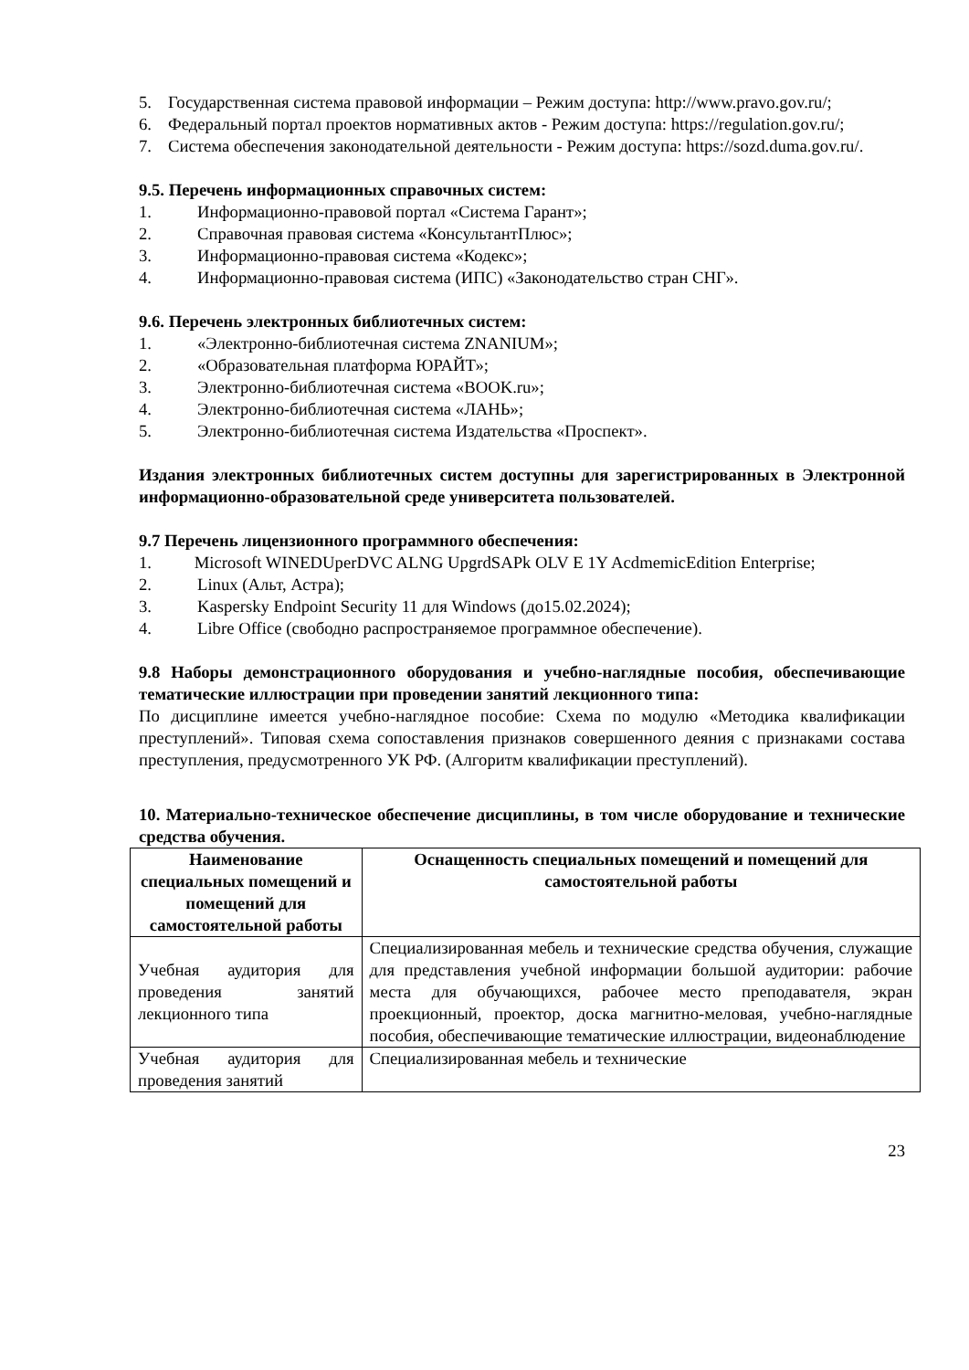5. Государственная система правовой информации – Режим доступа: http://www.pravo.gov.ru/;
6. Федеральный портал проектов нормативных актов - Режим доступа: https://regulation.gov.ru/;
7. Система обеспечения законодательной деятельности - Режим доступа: https://sozd.duma.gov.ru/.
9.5. Перечень информационных справочных систем:
1. Информационно-правовой портал «Система Гарант»;
2. Справочная правовая система «КонсультантПлюс»;
3. Информационно-правовая система «Кодекс»;
4. Информационно-правовая система (ИПС) «Законодательство стран СНГ».
9.6. Перечень электронных библиотечных систем:
1. «Электронно-библиотечная система ZNANIUM»;
2. «Образовательная платформа ЮРАЙТ»;
3. Электронно-библиотечная система «BOOK.ru»;
4. Электронно-библиотечная система «ЛАНЬ»;
5. Электронно-библиотечная система Издательства «Проспект».
Издания электронных библиотечных систем доступны для зарегистрированных в Электронной информационно-образовательной среде университета пользователей.
9.7 Перечень лицензионного программного обеспечения:
1. Microsoft WINEDUperDVC ALNG UpgrdSAPk OLV E 1Y AcdmemicEdition Enterprise;
2. Linux (Альт, Астра);
3. Kaspersky Endpoint Security 11 для Windows (до15.02.2024);
4. Libre Office (свободно распространяемое программное обеспечение).
9.8 Наборы демонстрационного оборудования и учебно-наглядные пособия, обеспечивающие тематические иллюстрации при проведении занятий лекционного типа:
По дисциплине имеется учебно-наглядное пособие: Схема по модулю «Методика квалификации преступлений». Типовая схема сопоставления признаков совершенного деяния с признаками состава преступления, предусмотренного УК РФ. (Алгоритм квалификации преступлений).
10. Материально-техническое обеспечение дисциплины, в том числе оборудование и технические средства обучения.
| Наименование специальных помещений и помещений для самостоятельной работы | Оснащенность специальных помещений и помещений для самостоятельной работы |
| --- | --- |
| Учебная аудитория для проведения занятий лекционного типа | Специализированная мебель и технические средства обучения, служащие для представления учебной информации большой аудитории: рабочие места для обучающихся, рабочее место преподавателя, экран проекционный, проектор, доска магнитно-меловая, учебно-наглядные пособия, обеспечивающие тематические иллюстрации, видеонаблюдение |
| Учебная аудитория для проведения занятий | Специализированная мебель и технические |
23